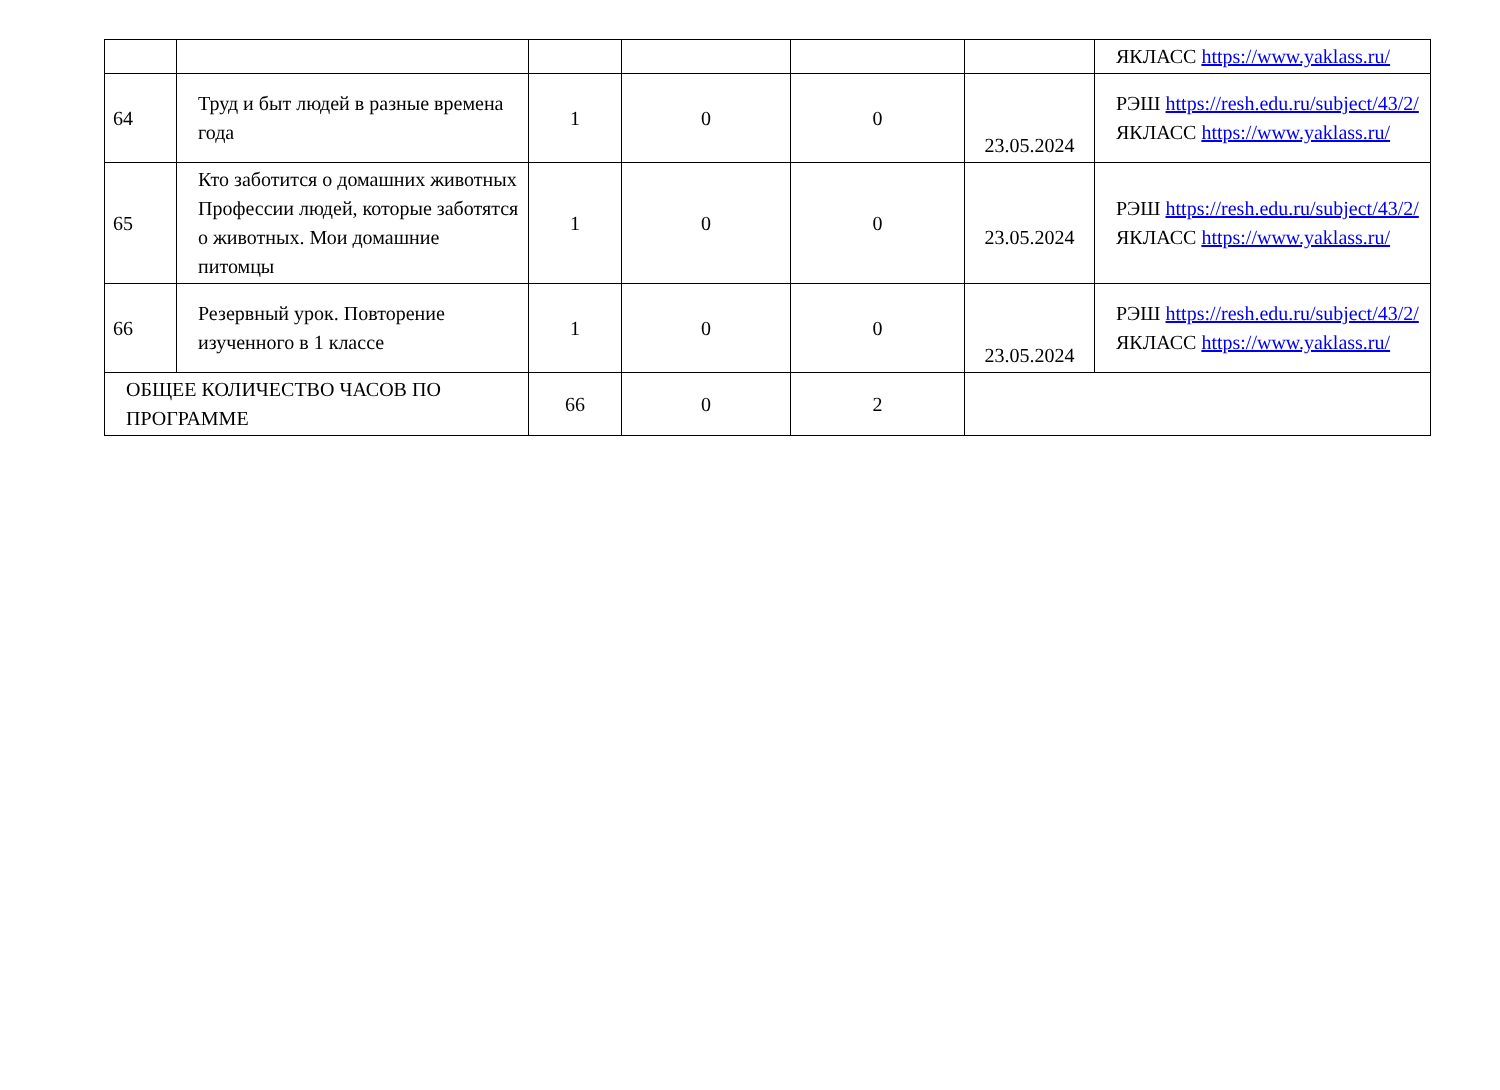| | | | | | | ЯКЛАСС https://www.yaklass.ru/ |
| 64 | Труд и быт людей в разные времена года | 1 | 0 | 0 | 23.05.2024 | РЭШ https://resh.edu.ru/subject/43/2/ ЯКЛАСС https://www.yaklass.ru/ |
| 65 | Кто заботится о домашних животных Профессии людей, которые заботятся о животных. Мои домашние питомцы | 1 | 0 | 0 | 23.05.2024 | РЭШ https://resh.edu.ru/subject/43/2/ ЯКЛАСС https://www.yaklass.ru/ |
| 66 | Резервный урок. Повторение изученного в 1 классе | 1 | 0 | 0 | 23.05.2024 | РЭШ https://resh.edu.ru/subject/43/2/ ЯКЛАСС https://www.yaklass.ru/ |
| ОБЩЕЕ КОЛИЧЕСТВО ЧАСОВ ПО ПРОГРАММЕ | | 66 | 0 | 2 | | |